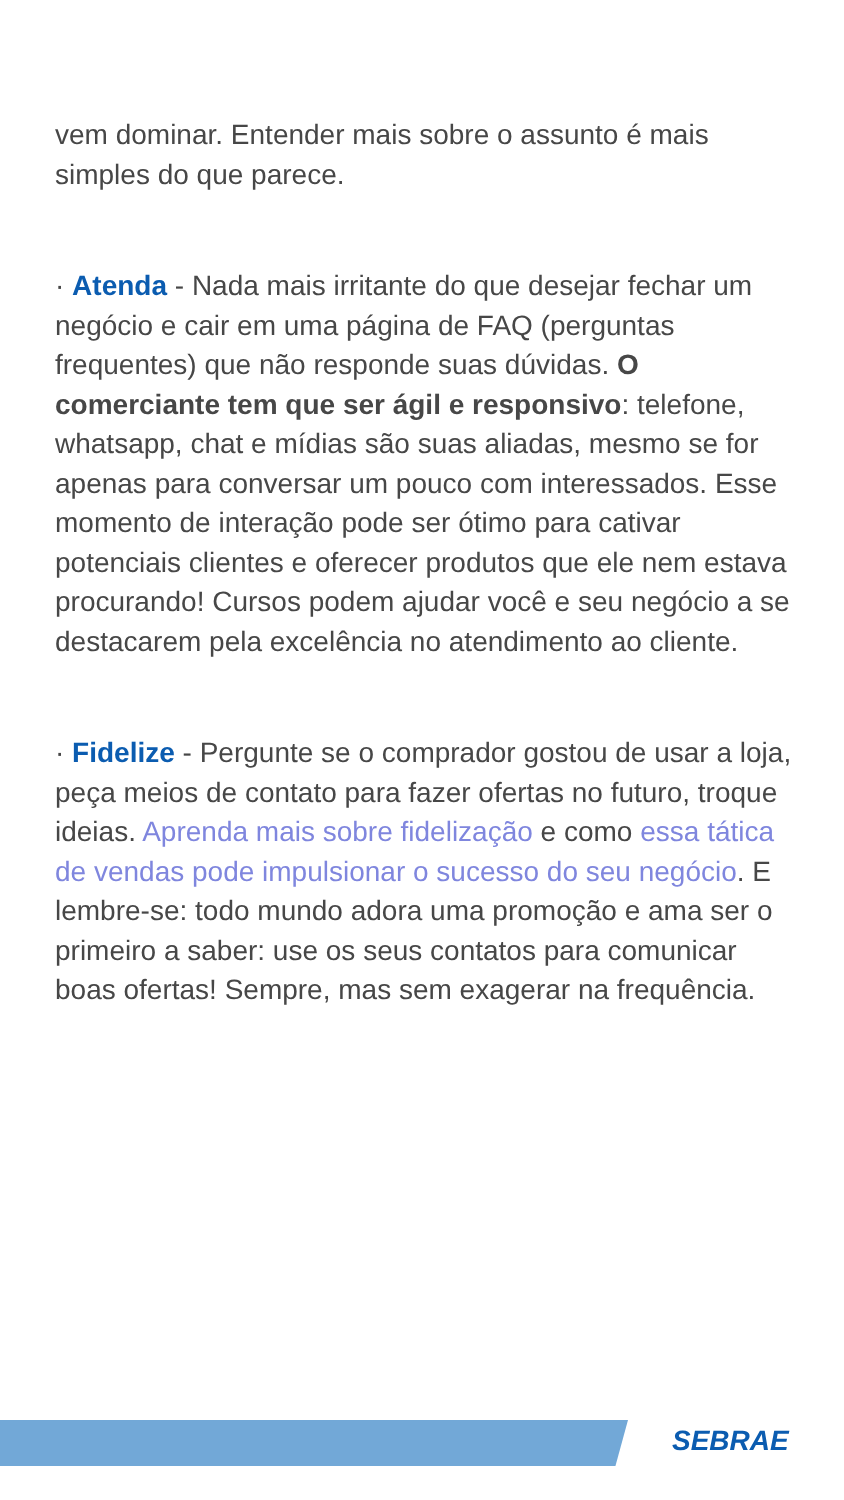vem dominar. Entender mais sobre o assunto é mais simples do que parece.
· Atenda - Nada mais irritante do que desejar fechar um negócio e cair em uma página de FAQ (perguntas frequentes) que não responde suas dúvidas. O comerciante tem que ser ágil e responsivo: telefone, whatsapp, chat e mídias são suas aliadas, mesmo se for apenas para conversar um pouco com interessados. Esse momento de interação pode ser ótimo para cativar potenciais clientes e oferecer produtos que ele nem estava procurando! Cursos podem ajudar você e seu negócio a se destacarem pela excelência no atendimento ao cliente.
· Fidelize - Pergunte se o comprador gostou de usar a loja, peça meios de contato para fazer ofertas no futuro, troque ideias. Aprenda mais sobre fidelização e como essa tática de vendas pode impulsionar o sucesso do seu negócio. E lembre-se: todo mundo adora uma promoção e ama ser o primeiro a saber: use os seus contatos para comunicar boas ofertas! Sempre, mas sem exagerar na frequência.
SEBRAE